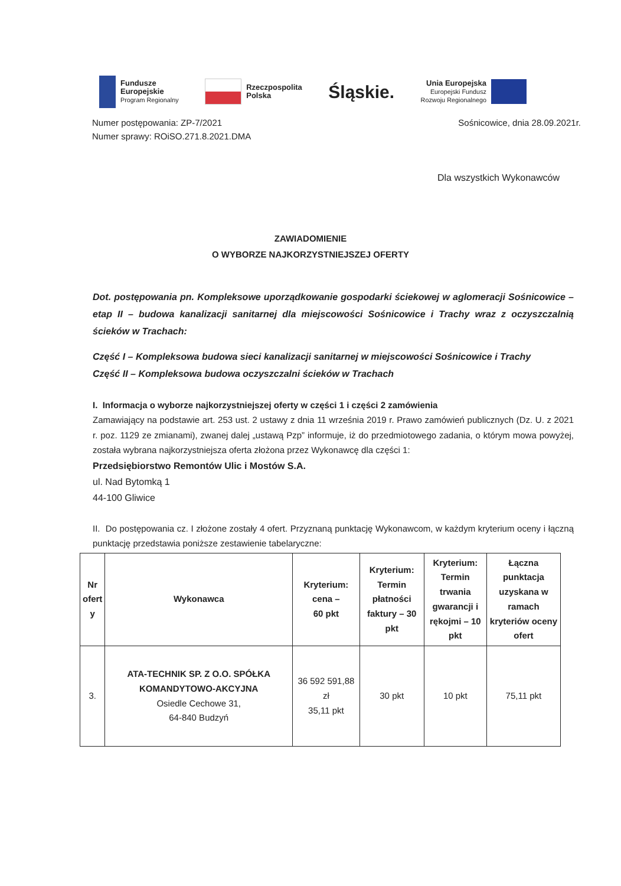Fundusze
Europejskie
Program Regionalny
Rzeczpospolita
Polska
Śląskie.
Unia Europejska
Europejski Fundusz
Rozwoju Regionalnego
Numer postępowania: ZP-7/2021
Numer sprawy: ROiSO.271.8.2021.DMA
Sośnicowice, dnia 28.09.2021r.
Dla wszystkich Wykonawców
ZAWIADOMIENIE
O WYBORZE NAJKORZYSTNIEJSZEJ OFERTY
Dot. postępowania pn. Kompleksowe uporządkowanie gospodarki ściekowej w aglomeracji Sośnicowice – etap II – budowa kanalizacji sanitarnej dla miejscowości Sośnicowice i Trachy wraz z oczyszczalnią ścieków w Trachach:
Część I – Kompleksowa budowa sieci kanalizacji sanitarnej w miejscowości Sośnicowice i Trachy
Część II – Kompleksowa budowa oczyszczalni ścieków w Trachach
I. Informacja o wyborze najkorzystniejszej oferty w części 1 i części 2 zamówienia
Zamawiający na podstawie art. 253 ust. 2 ustawy z dnia 11 września 2019 r. Prawo zamówień publicznych (Dz. U. z 2021 r. poz. 1129 ze zmianami), zwanej dalej „ustawą Pzp” informuje, iż do przedmiotowego zadania, o którym mowa powyżej, została wybrana najkorzystniejsza oferta złożona przez Wykonawcę dla części 1:
Przedsiębiorstwo Remontów Ulic i Mostów S.A.
ul. Nad Bytomką 1
44-100 Gliwice
II. Do postępowania cz. I złożone zostały 4 ofert. Przyznaną punktację Wykonawcom, w każdym kryterium oceny i łączną punktację przedstawia poniższe zestawienie tabelaryczne:
| Nr ofert y | Wykonawca | Kryterium: cena – 60 pkt | Kryterium: Termin płatności faktury – 30 pkt | Kryterium: Termin trwania gwarancji i rękojmi – 10 pkt | Łączna punktacja uzyskana w ramach kryteriów oceny ofert |
| --- | --- | --- | --- | --- | --- |
| 3. | ATA-TECHNIK SP. Z O.O. SPÓŁKA KOMANDYTOWO-AKCYJNA Osiedle Cechowe 31, 64-840 Budzyń | 36 592 591,88 zł 35,11 pkt | 30 pkt | 10 pkt | 75,11 pkt |